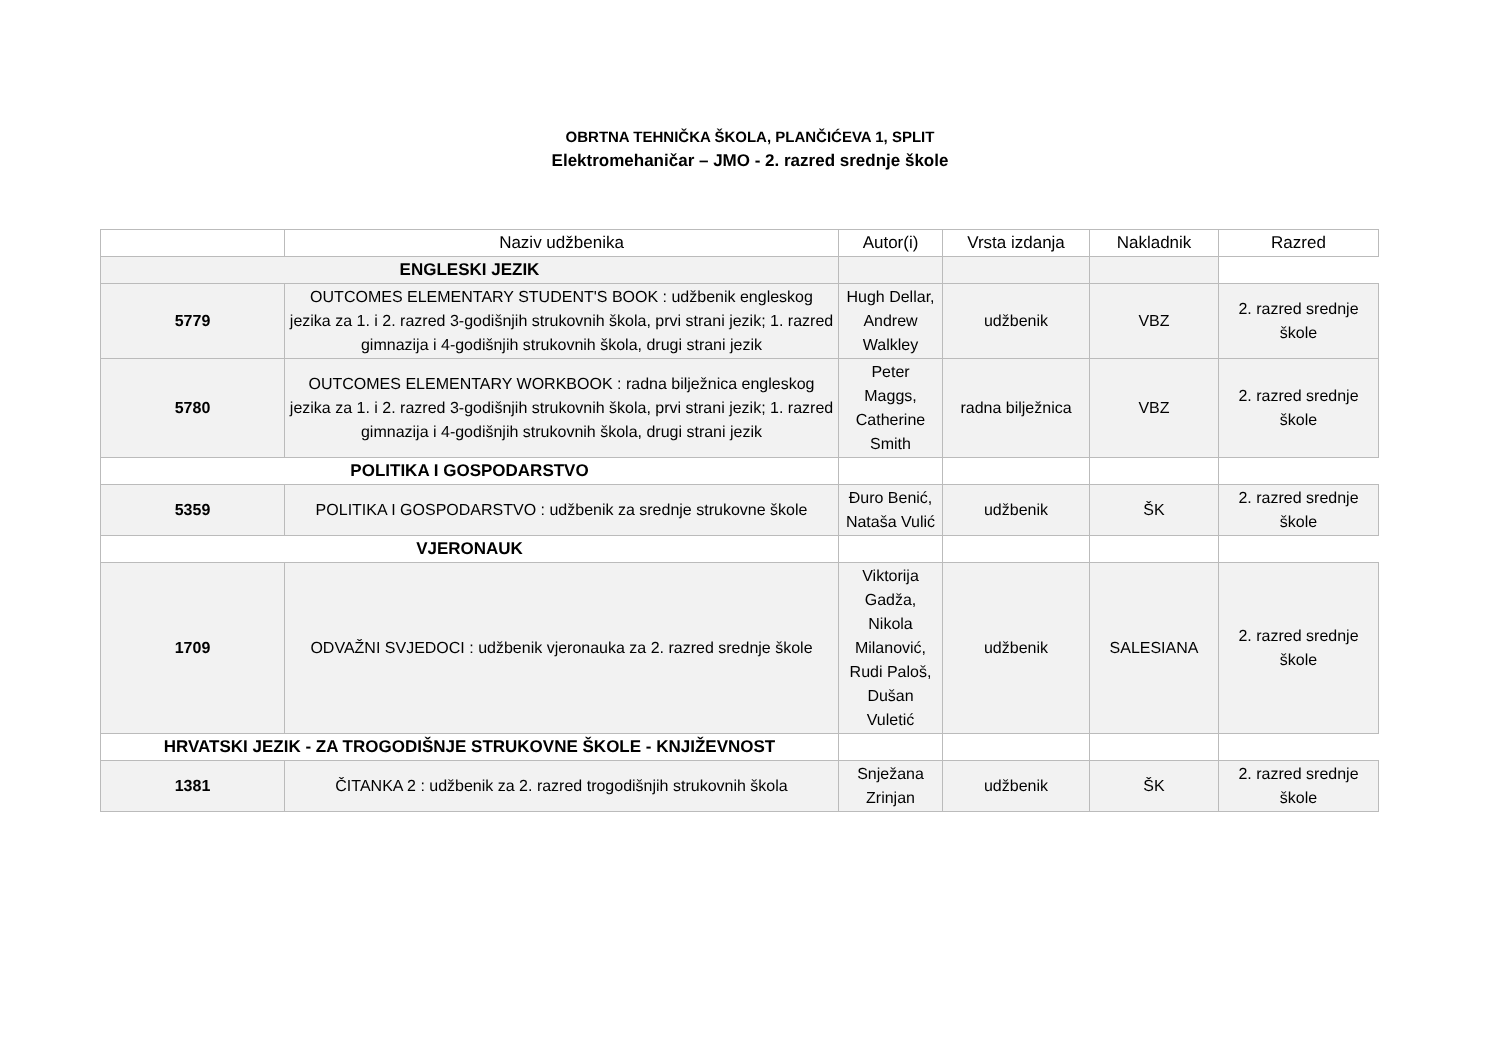OBRTNA TEHNIČKA ŠKOLA, PLANČIĆEVA 1, SPLIT
Elektromehaničar – JMO - 2. razred srednje škole
| | Naziv udžbenika | Autor(i) | Vrsta izdanja | Nakladnik | Razred |
| --- | --- | --- | --- | --- | --- |
| ENGLESKI JEZIK | | | | | |
| 5779 | OUTCOMES ELEMENTARY STUDENT'S BOOK : udžbenik engleskog jezika za 1. i 2. razred 3-godišnjih strukovnih škola, prvi strani jezik; 1. razred gimnazija i 4-godišnjih strukovnih škola, drugi strani jezik | Hugh Dellar, Andrew Walkley | udžbenik | VBZ | 2. razred srednje škole |
| 5780 | OUTCOMES ELEMENTARY WORKBOOK : radna bilježnica engleskog jezika za 1. i 2. razred 3-godišnjih strukovnih škola, prvi strani jezik; 1. razred gimnazija i 4-godišnjih strukovnih škola, drugi strani jezik | Peter Maggs, Catherine Smith | radna bilježnica | VBZ | 2. razred srednje škole |
| POLITIKA I GOSPODARSTVO | | | | | |
| 5359 | POLITIKA I GOSPODARSTVO : udžbenik za srednje strukovne škole | Đuro Benić, Nataša Vulić | udžbenik | ŠK | 2. razred srednje škole |
| VJERONAUK | | | | | |
| 1709 | ODVAŽNI SVJEDOCI : udžbenik vjeronauka za 2. razred srednje škole | Viktorija Gadža, Nikola Milanović, Rudi Paloš, Dušan Vuletić | udžbenik | SALESIANA | 2. razred srednje škole |
| HRVATSKI JEZIK - ZA TROGODIŠNJE STRUKOVNE ŠKOLE - KNJIŽEVNOST | | | | | |
| 1381 | ČITANKA 2 : udžbenik za 2. razred trogodišnjih strukovnih škola | Snježana Zrinjan | udžbenik | ŠK | 2. razred srednje škole |